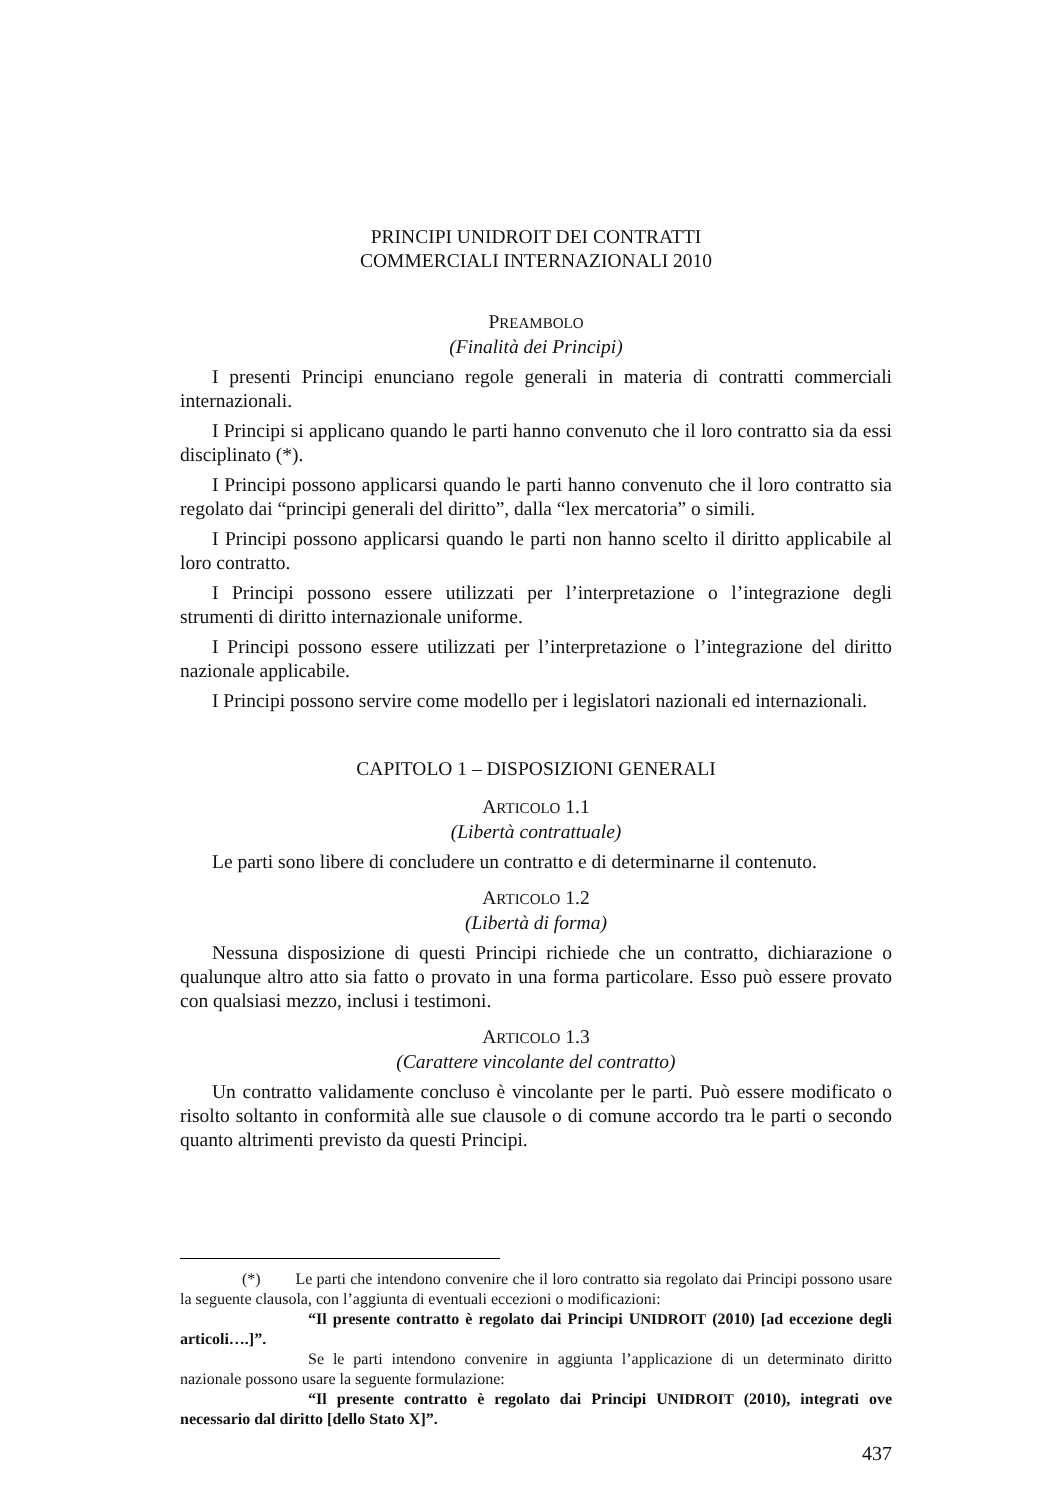PRINCIPI UNIDROIT DEI CONTRATTI
COMMERCIALI INTERNAZIONALI 2010
PREAMBOLO
(Finalità dei Principi)
I presenti Principi enunciano regole generali in materia di contratti commerciali internazionali.
I Principi si applicano quando le parti hanno convenuto che il loro contratto sia da essi disciplinato (*).
I Principi possono applicarsi quando le parti hanno convenuto che il loro contratto sia regolato dai “principi generali del diritto”, dalla “lex mercatoria” o simili.
I Principi possono applicarsi quando le parti non hanno scelto il diritto applicabile al loro contratto.
I Principi possono essere utilizzati per l’interpretazione o l’integrazione degli strumenti di diritto internazionale uniforme.
I Principi possono essere utilizzati per l’interpretazione o l’integrazione del diritto nazionale applicabile.
I Principi possono servire come modello per i legislatori nazionali ed internazionali.
CAPITOLO 1 – DISPOSIZIONI GENERALI
ARTICOLO 1.1
(Libertà contrattuale)
Le parti sono libere di concludere un contratto e di determinarne il contenuto.
ARTICOLO 1.2
(Libertà di forma)
Nessuna disposizione di questi Principi richiede che un contratto, dichiarazione o qualunque altro atto sia fatto o provato in una forma particolare. Esso può essere provato con qualsiasi mezzo, inclusi i testimoni.
ARTICOLO 1.3
(Carattere vincolante del contratto)
Un contratto validamente concluso è vincolante per le parti. Può essere modificato o risolto soltanto in conformità alle sue clausole o di comune accordo tra le parti o secondo quanto altrimenti previsto da questi Principi.
(*) Le parti che intendono convenire che il loro contratto sia regolato dai Principi possono usare la seguente clausola, con l’aggiunta di eventuali eccezioni o modificazioni:
“Il presente contratto è regolato dai Principi UNIDROIT (2010) [ad eccezione degli articoli….]”.
Se le parti intendono convenire in aggiunta l’applicazione di un determinato diritto nazionale possono usare la seguente formulazione:
“Il presente contratto è regolato dai Principi UNIDROIT (2010), integrati ove necessario dal diritto [dello Stato X]”.
437